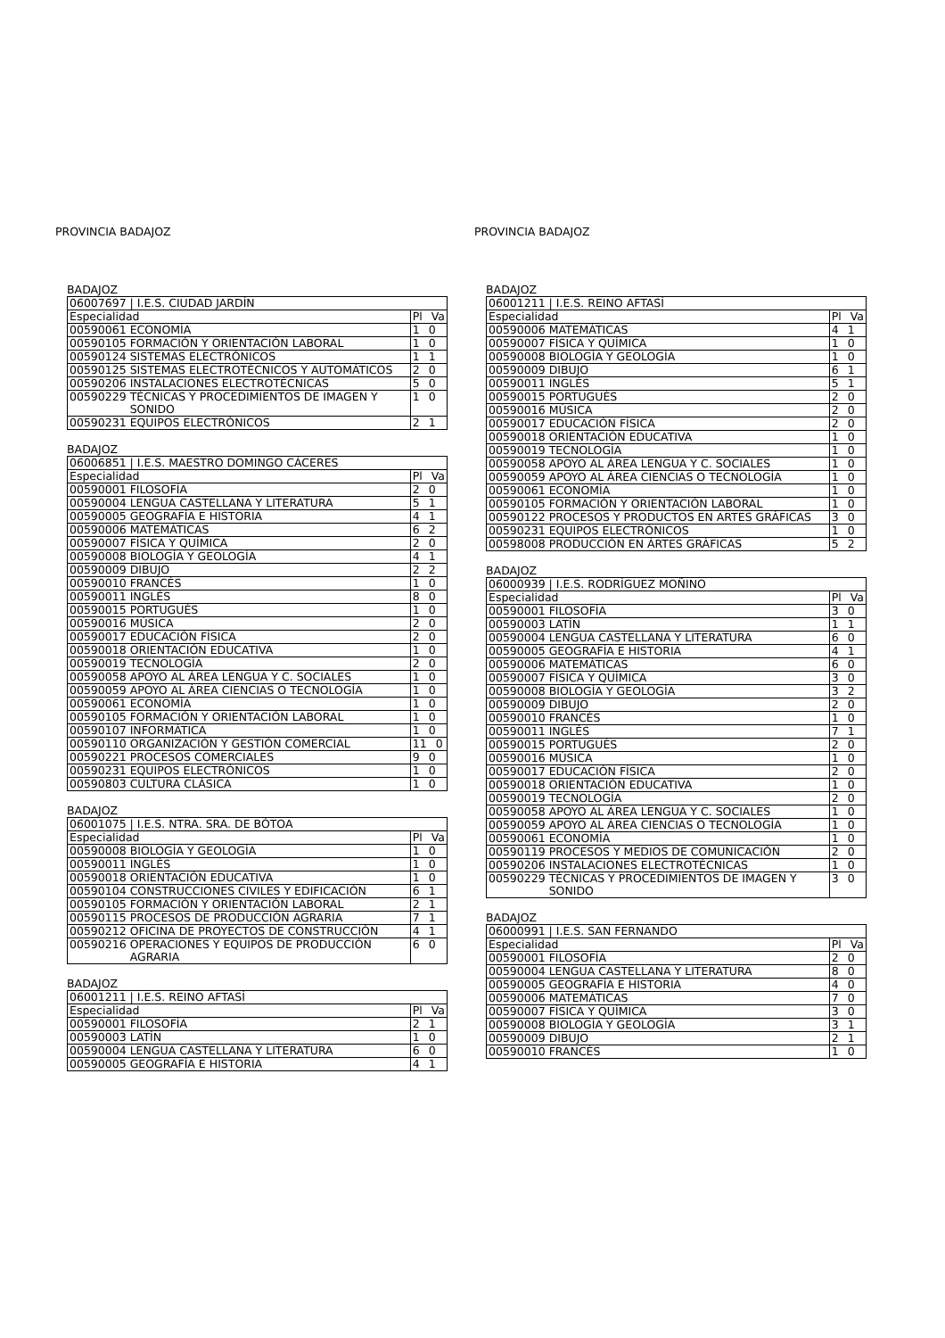PROVINCIA BADAJOZ
BADAJOZ
| 06007697 / I.E.S. CIUDAD JARDÍN | | |
| Especialidad | | Pl Va |
| 00590061 | ECONOMÍA | 1 0 |
| 00590105 | FORMACIÓN Y ORIENTACIÓN LABORAL | 1 0 |
| 00590124 | SISTEMAS ELECTRÓNICOS | 1 1 |
| 00590125 | SISTEMAS ELECTROTÉCNICOS Y AUTOMÁTICOS | 2 0 |
| 00590206 | INSTALACIONES ELECTROTÉCNICAS | 5 0 |
| 00590229 | TÉCNICAS Y PROCEDIMIENTOS DE IMAGEN Y SONIDO | 1 0 |
| 00590231 | EQUIPOS ELECTRÓNICOS | 2 1 |
BADAJOZ
| 06006851 / I.E.S. MAESTRO DOMINGO CÁCERES | | |
| Especialidad | | Pl Va |
| 00590001 | FILOSOFÍA | 2 0 |
| 00590004 | LENGUA CASTELLANA Y LITERATURA | 5 1 |
| 00590005 | GEOGRAFÍA E HISTORIA | 4 1 |
| 00590006 | MATEMÁTICAS | 6 2 |
| 00590007 | FÍSICA Y QUÍMICA | 2 0 |
| 00590008 | BIOLOGÍA Y GEOLOGÍA | 4 1 |
| 00590009 | DIBUJO | 2 2 |
| 00590010 | FRANCÉS | 1 0 |
| 00590011 | INGLÉS | 8 0 |
| 00590015 | PORTUGUÉS | 1 0 |
| 00590016 | MÚSICA | 2 0 |
| 00590017 | EDUCACIÓN FÍSICA | 2 0 |
| 00590018 | ORIENTACIÓN EDUCATIVA | 1 0 |
| 00590019 | TECNOLOGÍA | 2 0 |
| 00590058 | APOYO AL ÁREA LENGUA Y C. SOCIALES | 1 0 |
| 00590059 | APOYO AL ÁREA CIENCIAS O TECNOLOGÍA | 1 0 |
| 00590061 | ECONOMÍA | 1 0 |
| 00590105 | FORMACIÓN Y ORIENTACIÓN LABORAL | 1 0 |
| 00590107 | INFORMÁTICA | 1 0 |
| 00590110 | ORGANIZACIÓN Y GESTIÓN COMERCIAL | 11 0 |
| 00590221 | PROCESOS COMERCIALES | 9 0 |
| 00590231 | EQUIPOS ELECTRÓNICOS | 1 0 |
| 00590803 | CULTURA CLÁSICA | 1 0 |
BADAJOZ
| 06001075 / I.E.S. NTRA. SRA. DE BÓTOA | | |
| Especialidad | | Pl Va |
| 00590008 | BIOLOGÍA Y GEOLOGÍA | 1 0 |
| 00590011 | INGLÉS | 1 0 |
| 00590018 | ORIENTACIÓN EDUCATIVA | 1 0 |
| 00590104 | CONSTRUCCIONES CIVILES Y EDIFICACIÓN | 6 1 |
| 00590105 | FORMACIÓN Y ORIENTACIÓN LABORAL | 2 1 |
| 00590115 | PROCESOS DE PRODUCCIÓN AGRARIA | 7 1 |
| 00590212 | OFICINA DE PROYECTOS DE CONSTRUCCIÓN | 4 1 |
| 00590216 | OPERACIONES Y EQUIPOS DE PRODUCCIÓN AGRARIA | 6 0 |
BADAJOZ
| 06001211 / I.E.S. REINO AFTASÍ | | |
| Especialidad | | Pl Va |
| 00590001 | FILOSOFÍA | 2 1 |
| 00590003 | LATÍN | 1 0 |
| 00590004 | LENGUA CASTELLANA Y LITERATURA | 6 0 |
| 00590005 | GEOGRAFÍA E HISTORIA | 4 1 |
PROVINCIA BADAJOZ
BADAJOZ
| 06001211 / I.E.S. REINO AFTASÍ | | |
| Especialidad | | Pl Va |
| 00590006 | MATEMÁTICAS | 4 1 |
| 00590007 | FÍSICA Y QUÍMICA | 1 0 |
| 00590008 | BIOLOGÍA Y GEOLOGÍA | 1 0 |
| 00590009 | DIBUJO | 6 1 |
| 00590011 | INGLÉS | 5 1 |
| 00590015 | PORTUGUÉS | 2 0 |
| 00590016 | MÚSICA | 2 0 |
| 00590017 | EDUCACIÓN FÍSICA | 2 0 |
| 00590018 | ORIENTACIÓN EDUCATIVA | 1 0 |
| 00590019 | TECNOLOGÍA | 1 0 |
| 00590058 | APOYO AL ÁREA LENGUA Y C. SOCIALES | 1 0 |
| 00590059 | APOYO AL ÁREA CIENCIAS O TECNOLOGÍA | 1 0 |
| 00590061 | ECONOMÍA | 1 0 |
| 00590105 | FORMACIÓN Y ORIENTACIÓN LABORAL | 1 0 |
| 00590122 | PROCESOS Y PRODUCTOS EN ARTES GRÁFICAS | 3 0 |
| 00590231 | EQUIPOS ELECTRÓNICOS | 1 0 |
| 00598008 | PRODUCCIÓN EN ÁRTES GRÁFICAS | 5 2 |
BADAJOZ
| 06000939 / I.E.S. RODRÍGUEZ MOÑINO | | |
| Especialidad | | Pl Va |
| 00590001 | FILOSOFÍA | 3 0 |
| 00590003 | LATÍN | 1 1 |
| 00590004 | LENGUA CASTELLANA Y LITERATURA | 6 0 |
| 00590005 | GEOGRAFÍA E HISTORIA | 4 1 |
| 00590006 | MATEMÁTICAS | 6 0 |
| 00590007 | FÍSICA Y QUÍMICA | 3 0 |
| 00590008 | BIOLOGÍA Y GEOLOGÍA | 3 2 |
| 00590009 | DIBUJO | 2 0 |
| 00590010 | FRANCÉS | 1 0 |
| 00590011 | INGLÉS | 7 1 |
| 00590015 | PORTUGUÉS | 2 0 |
| 00590016 | MÚSICA | 1 0 |
| 00590017 | EDUCACIÓN FÍSICA | 2 0 |
| 00590018 | ORIENTACIÓN EDUCATIVA | 1 0 |
| 00590019 | TECNOLOGÍA | 2 0 |
| 00590058 | APOYO AL ÁREA LENGUA Y C. SOCIALES | 1 0 |
| 00590059 | APOYO AL ÁREA CIENCIAS O TECNOLOGÍA | 1 0 |
| 00590061 | ECONOMÍA | 1 0 |
| 00590119 | PROCESOS Y MEDIOS DE COMUNICACIÓN | 2 0 |
| 00590206 | INSTALACIONES ELECTROTÉCNICAS | 1 0 |
| 00590229 | TÉCNICAS Y PROCEDIMIENTOS DE IMAGEN Y SONIDO | 3 0 |
BADAJOZ
| 06000991 / I.E.S. SAN FERNANDO | | |
| Especialidad | | Pl Va |
| 00590001 | FILOSOFÍA | 2 0 |
| 00590004 | LENGUA CASTELLANA Y LITERATURA | 8 0 |
| 00590005 | GEOGRAFÍA E HISTORIA | 4 0 |
| 00590006 | MATEMÁTICAS | 7 0 |
| 00590007 | FÍSICA Y QUÍMICA | 3 0 |
| 00590008 | BIOLOGÍA Y GEOLOGÍA | 3 1 |
| 00590009 | DIBUJO | 2 1 |
| 00590010 | FRANCÉS | 1 0 |